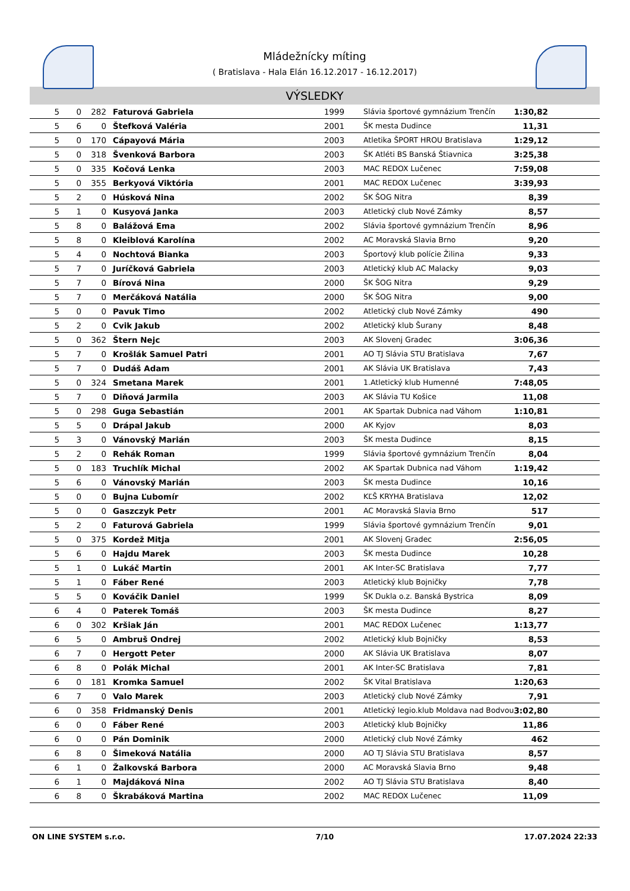Mládežnícky míting
( Bratislava - Hala Elán 16.12.2017 - 16.12.2017)
VÝSLEDKY
| 5 | 0 | 282 | Faturová Gabriela | 1999 | Slávia športové gymnázium Trenčín | 1:30,82 | |
| 5 | 6 | 0 | Štefková Valéria | 2001 | ŠK mesta Dudince | 11,31 | |
| 5 | 0 | 170 | Cápayová Mária | 2003 | Atletika ŠPORT HROU Bratislava | 1:29,12 | |
| 5 | 0 | 318 | Švenková Barbora | 2003 | ŠK Atléti BS Banská Štiavnica | 3:25,38 | |
| 5 | 0 | 335 | Kočová Lenka | 2003 | MAC REDOX Lučenec | 7:59,08 | |
| 5 | 0 | 355 | Berkyová Viktória | 2001 | MAC REDOX Lučenec | 3:39,93 | |
| 5 | 2 | 0 | Húsková Nina | 2002 | ŠK ŠOG Nitra | 8,39 | |
| 5 | 1 | 0 | Kusyová Janka | 2003 | Atletický club Nové Zámky | 8,57 | |
| 5 | 8 | 0 | Balážová Ema | 2002 | Slávia športové gymnázium Trenčín | 8,96 | |
| 5 | 8 | 0 | Kleiblová Karolína | 2002 | AC Moravská Slavia Brno | 9,20 | |
| 5 | 4 | 0 | Nochtová Bianka | 2003 | Športový klub polície Žilina | 9,33 | |
| 5 | 7 | 0 | Juríčková Gabriela | 2003 | Atletický klub AC Malacky | 9,03 | |
| 5 | 7 | 0 | Bírová Nina | 2000 | ŠK ŠOG Nitra | 9,29 | |
| 5 | 7 | 0 | Merčáková Natália | 2000 | ŠK ŠOG Nitra | 9,00 | |
| 5 | 0 | 0 | Pavuk Timo | 2002 | Atletický club Nové Zámky | 490 | |
| 5 | 2 | 0 | Cvik Jakub | 2002 | Atletický klub Šurany | 8,48 | |
| 5 | 0 | 362 | Štern Nejc | 2003 | AK Slovenj Gradec | 3:06,36 | |
| 5 | 7 | 0 | Krošlák Samuel Patri | 2001 | AO TJ Slávia STU Bratislava | 7,67 | |
| 5 | 7 | 0 | Dudáš Adam | 2001 | AK Slávia UK Bratislava | 7,43 | |
| 5 | 0 | 324 | Smetana Marek | 2001 | 1.Atletický klub Humenné | 7:48,05 | |
| 5 | 7 | 0 | Diňová Jarmila | 2003 | AK Slávia TU Košice | 11,08 | |
| 5 | 0 | 298 | Guga Sebastián | 2001 | AK Spartak Dubnica nad Váhom | 1:10,81 | |
| 5 | 5 | 0 | Drápal Jakub | 2000 | AK Kyjov | 8,03 | |
| 5 | 3 | 0 | Vánovský Marián | 2003 | ŠK mesta Dudince | 8,15 | |
| 5 | 2 | 0 | Rehák Roman | 1999 | Slávia športové gymnázium Trenčín | 8,04 | |
| 5 | 0 | 183 | Truchlík Michal | 2002 | AK Spartak Dubnica nad Váhom | 1:19,42 | |
| 5 | 6 | 0 | Vánovský Marián | 2003 | ŠK mesta Dudince | 10,16 | |
| 5 | 0 | 0 | Bujna Ľubomír | 2002 | KĽŠ KRYHA Bratislava | 12,02 | |
| 5 | 0 | 0 | Gaszczyk Petr | 2001 | AC Moravská Slavia Brno | 517 | |
| 5 | 2 | 0 | Faturová Gabriela | 1999 | Slávia športové gymnázium Trenčín | 9,01 | |
| 5 | 0 | 375 | Kordež Mitja | 2001 | AK Slovenj Gradec | 2:56,05 | |
| 5 | 6 | 0 | Hajdu Marek | 2003 | ŠK mesta Dudince | 10,28 | |
| 5 | 1 | 0 | Lukáč Martin | 2001 | AK Inter-SC Bratislava | 7,77 | |
| 5 | 1 | 0 | Fáber René | 2003 | Atletický klub Bojničky | 7,78 | |
| 5 | 5 | 0 | Kováčik Daniel | 1999 | ŠK Dukla o.z. Banská Bystrica | 8,09 | |
| 6 | 4 | 0 | Paterek Tomáš | 2003 | ŠK mesta Dudince | 8,27 | |
| 6 | 0 | 302 | Kršiak Ján | 2001 | MAC REDOX Lučenec | 1:13,77 | |
| 6 | 5 | 0 | Ambruš Ondrej | 2002 | Atletický klub Bojničky | 8,53 | |
| 6 | 7 | 0 | Hergott Peter | 2000 | AK Slávia UK Bratislava | 8,07 | |
| 6 | 8 | 0 | Polák Michal | 2001 | AK Inter-SC Bratislava | 7,81 | |
| 6 | 0 | 181 | Kromka Samuel | 2002 | ŠK Vital Bratislava | 1:20,63 | |
| 6 | 7 | 0 | Valo Marek | 2003 | Atletický club Nové Zámky | 7,91 | |
| 6 | 0 | 358 | Fridmanský Denis | 2001 | Atletický legio.klub Moldava nad Bodvou | 3:02,80 | |
| 6 | 0 | 0 | Fáber René | 2003 | Atletický klub Bojničky | 11,86 | |
| 6 | 0 | 0 | Pán Dominik | 2000 | Atletický club Nové Zámky | 462 | |
| 6 | 8 | 0 | Šimeková Natália | 2000 | AO TJ Slávia STU Bratislava | 8,57 | |
| 6 | 1 | 0 | Žalkovská Barbora | 2000 | AC Moravská Slavia Brno | 9,48 | |
| 6 | 1 | 0 | Majdáková Nina | 2002 | AO TJ Slávia STU Bratislava | 8,40 | |
| 6 | 8 | 0 | Škrabáková Martina | 2002 | MAC REDOX Lučenec | 11,09 | |
ON LINE SYSTEM s.r.o. 7/10 17.07.2024 22:33